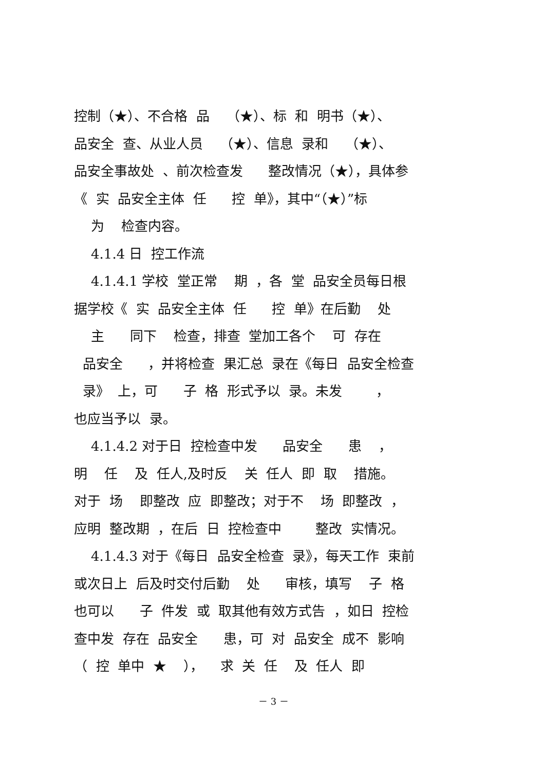控制（★）、不合格 品 （★）、标 和 明书（★）、
品安全 查、从业人员 （★）、信息 录和 （★）、
品安全事故处 、前次检查发 整改情况（★），具体参
《 实 品安全主体 任 控 单》，其中“（★）”标
为 检查内容。
4.1.4 日 控工作流
4.1.4.1 学校 堂正常 期 ，各 堂 品安全员每日根
据学校《 实 品安全主体 任 控 单》在后勤 处
主 同下 检查，排查 堂加工各个 可 存在
品安全 ，并将检查 果汇总 录在《每日 品安全检查
录》 上，可 子 格 形式予以 录。未发 ，
也应当予以 录。
4.1.4.2 对于日 控检查中发 品安全 患 ，
明 任 及 任人,及时反 关 任人 即 取 措施。
对于 场 即整改 应 即整改；对于不 场 即整改 ，
应明 整改期 ，在后 日 控检查中 整改 实情况。
4.1.4.3 对于《每日 品安全检查 录》，每天工作 束前
或次日上 后及时交付后勤 处 审核，填写 子 格
也可以 子 件发 或 取其他有效方式告 ，如日 控检
查中发 存在 品安全 患，可 对 品安全 成不 影响
（ 控 单中 ★ ）， 求 关 任 及 任人 即
－ 3 －